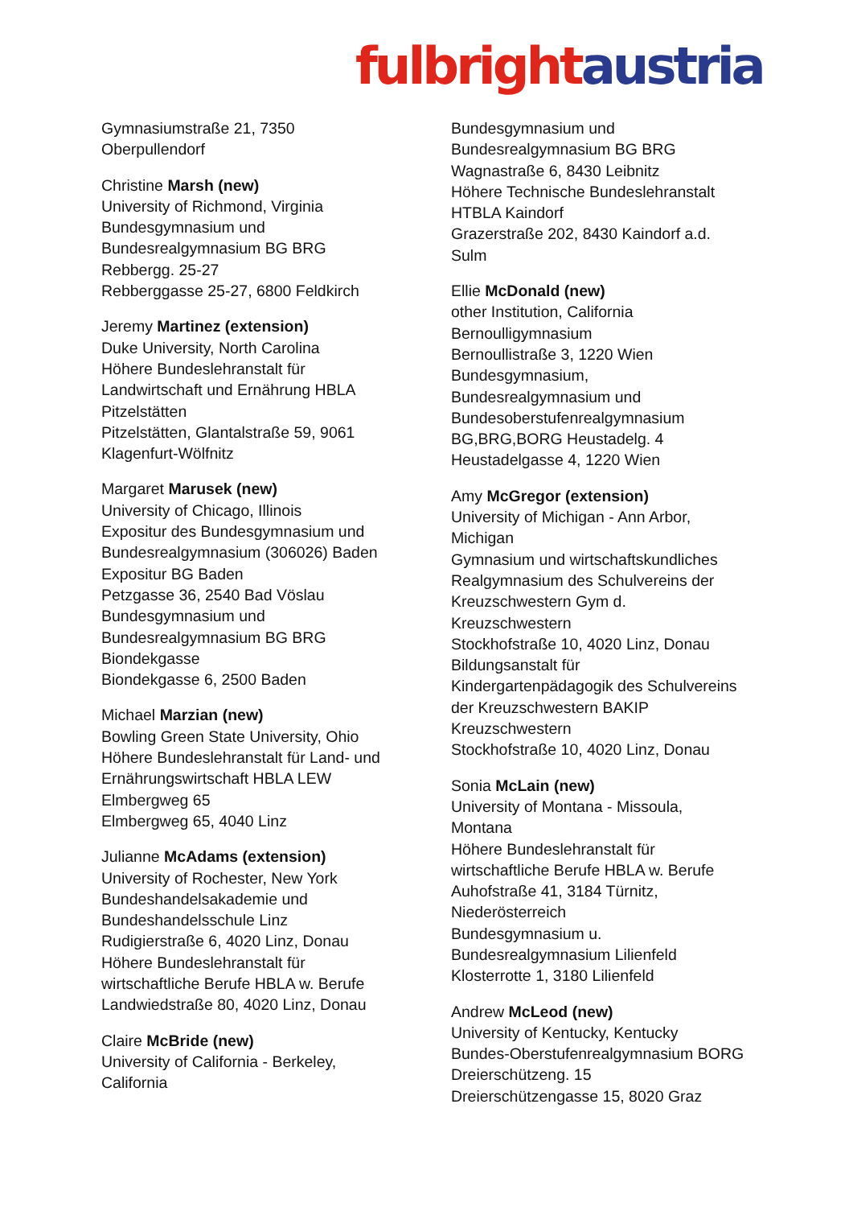fulbright austria
Gymnasiumstraße 21, 7350
Oberpullendorf
Christine Marsh (new)
University of Richmond, Virginia
Bundesgymnasium und
Bundesrealgymnasium BG BRG
Rebbergg. 25-27
Rebberggasse 25-27, 6800 Feldkirch
Jeremy Martinez (extension)
Duke University, North Carolina
Höhere Bundeslehranstalt für
Landwirtschaft und Ernährung HBLA
Pitzelstätten
Pitzelstätten, Glantalstraße 59, 9061
Klagenfurt-Wölfnitz
Margaret Marusek (new)
University of Chicago, Illinois
Expositur des Bundesgymnasium und
Bundesrealgymnasium (306026) Baden
Expositur BG Baden
Petzgasse 36, 2540 Bad Vöslau
Bundesgymnasium und
Bundesrealgymnasium BG BRG
Biondekgasse
Biondekgasse 6, 2500 Baden
Michael Marzian (new)
Bowling Green State University, Ohio
Höhere Bundeslehranstalt für Land- und
Ernährungswirtschaft HBLA LEW
Elmbergweg 65
Elmbergweg 65, 4040 Linz
Julianne McAdams (extension)
University of Rochester, New York
Bundeshandelsakademie und
Bundeshandelsschule Linz
Rudigierstraße 6, 4020 Linz, Donau
Höhere Bundeslehranstalt für
wirtschaftliche Berufe HBLA w. Berufe
Landwiedstraße 80, 4020 Linz, Donau
Claire McBride (new)
University of California - Berkeley,
California
Bundesgymnasium und
Bundesrealgymnasium BG BRG
Wagnastraße 6, 8430 Leibnitz
Höhere Technische Bundeslehranstalt
HTBLA Kaindorf
Grazerstraße 202, 8430 Kaindorf a.d.
Sulm
Ellie McDonald (new)
other Institution, California
Bernoulligymnasium
Bernoullistraße 3, 1220 Wien
Bundesgymnasium,
Bundesrealgymnasium und
Bundesoberstufenrealgymnasium
BG,BRG,BORG Heustadelg. 4
Heustadelgasse 4, 1220 Wien
Amy McGregor (extension)
University of Michigan - Ann Arbor,
Michigan
Gymnasium und wirtschaftskundliches
Realgymnasium des Schulvereins der
Kreuzschwestern Gym d.
Kreuzschwestern
Stockhofstraße 10, 4020 Linz, Donau
Bildungsanstalt für
Kindergartenpädagogik des Schulvereins
der Kreuzschwestern BAKIP
Kreuzschwestern
Stockhofstraße 10, 4020 Linz, Donau
Sonia McLain (new)
University of Montana - Missoula,
Montana
Höhere Bundeslehranstalt für
wirtschaftliche Berufe HBLA w. Berufe
Auhofstraße 41, 3184 Türnitz,
Niederösterreich
Bundesgymnasium u.
Bundesrealgymnasium Lilienfeld
Klosterrotte 1, 3180 Lilienfeld
Andrew McLeod (new)
University of Kentucky, Kentucky
Bundes-Oberstufenrealgymnasium BORG
Dreierschützeng. 15
Dreierschützengasse 15, 8020 Graz